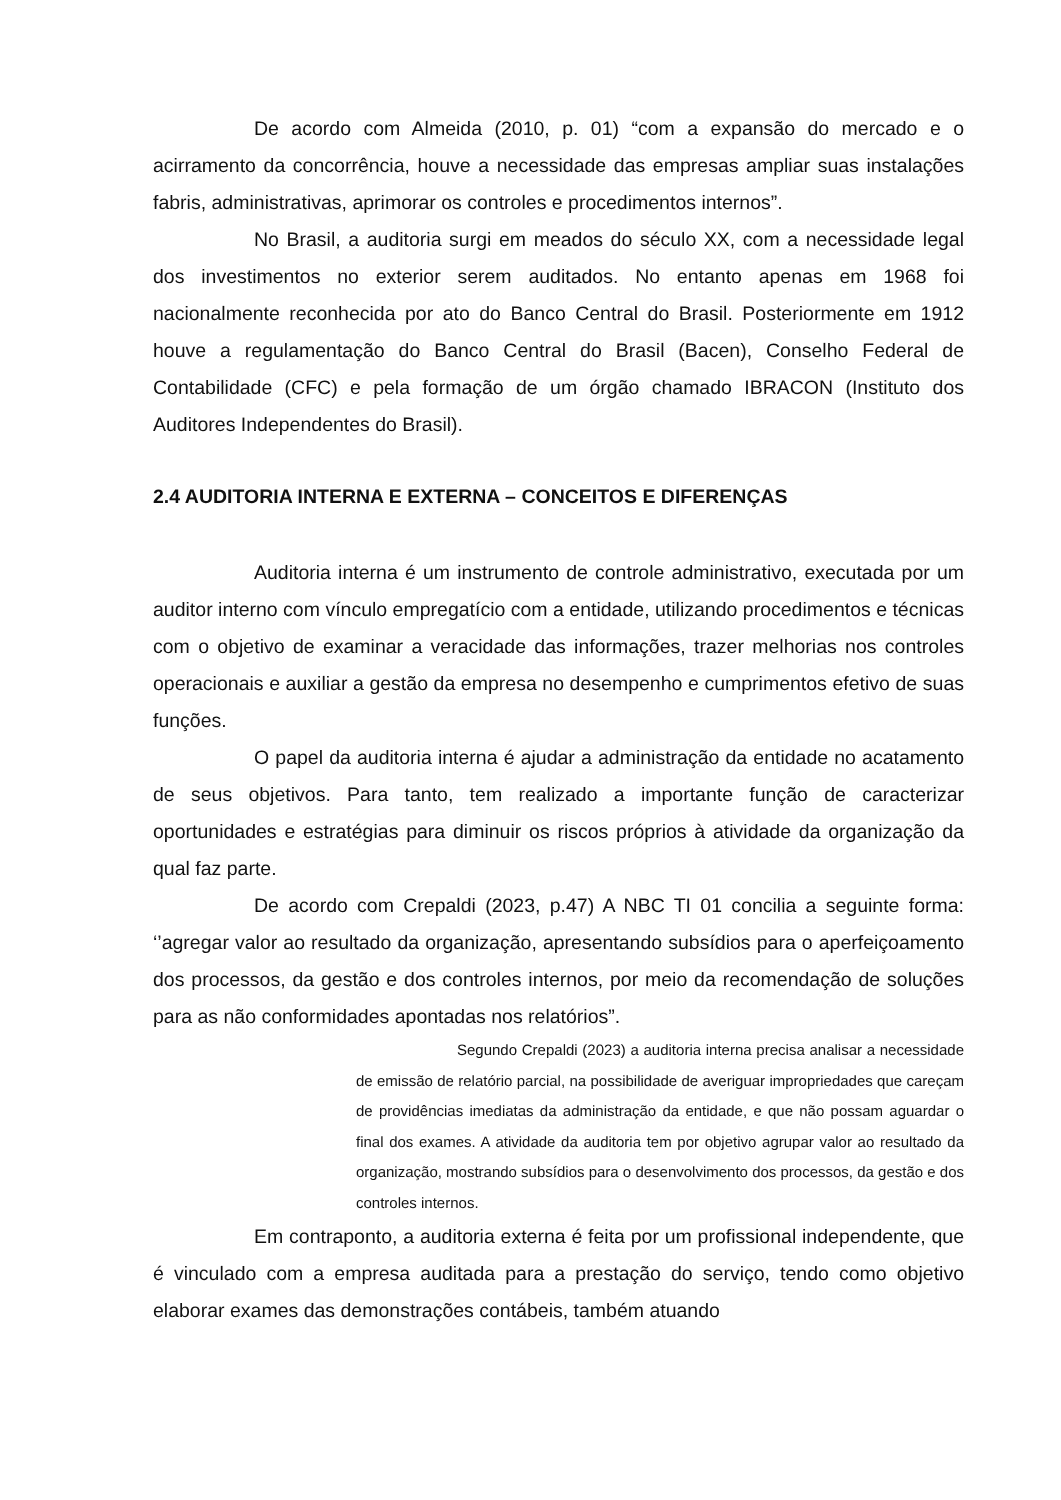De acordo com Almeida (2010, p. 01) “com a expansão do mercado e o acirramento da concorrência, houve a necessidade das empresas ampliar suas instalações fabris, administrativas, aprimorar os controles e procedimentos internos”.
No Brasil, a auditoria surgi em meados do século XX, com a necessidade legal dos investimentos no exterior serem auditados. No entanto apenas em 1968 foi nacionalmente reconhecida por ato do Banco Central do Brasil. Posteriormente em 1912 houve a regulamentação do Banco Central do Brasil (Bacen), Conselho Federal de Contabilidade (CFC) e pela formação de um órgão chamado IBRACON (Instituto dos Auditores Independentes do Brasil).
2.4 AUDITORIA INTERNA E EXTERNA – CONCEITOS E DIFERENÇAS
Auditoria interna é um instrumento de controle administrativo, executada por um auditor interno com vínculo empregatício com a entidade, utilizando procedimentos e técnicas com o objetivo de examinar a veracidade das informações, trazer melhorias nos controles operacionais e auxiliar a gestão da empresa no desempenho e cumprimentos efetivo de suas funções.
O papel da auditoria interna é ajudar a administração da entidade no acatamento de seus objetivos. Para tanto, tem realizado a importante função de caracterizar oportunidades e estratégias para diminuir os riscos próprios à atividade da organização da qual faz parte.
De acordo com Crepaldi (2023, p.47) A NBC TI 01 concilia a seguinte forma: ‘’agregar valor ao resultado da organização, apresentando subsídios para o aperfeiçoamento dos processos, da gestão e dos controles internos, por meio da recomendação de soluções para as não conformidades apontadas nos relatórios”.
Segundo Crepaldi (2023) a auditoria interna precisa analisar a necessidade de emissão de relatório parcial, na possibilidade de averiguar impropriedades que careçam de providências imediatas da administração da entidade, e que não possam aguardar o final dos exames. A atividade da auditoria tem por objetivo agrupar valor ao resultado da organização, mostrando subsídios para o desenvolvimento dos processos, da gestão e dos controles internos.
Em contraponto, a auditoria externa é feita por um profissional independente, que é vinculado com a empresa auditada para a prestação do serviço, tendo como objetivo elaborar exames das demonstrações contábeis, também atuando